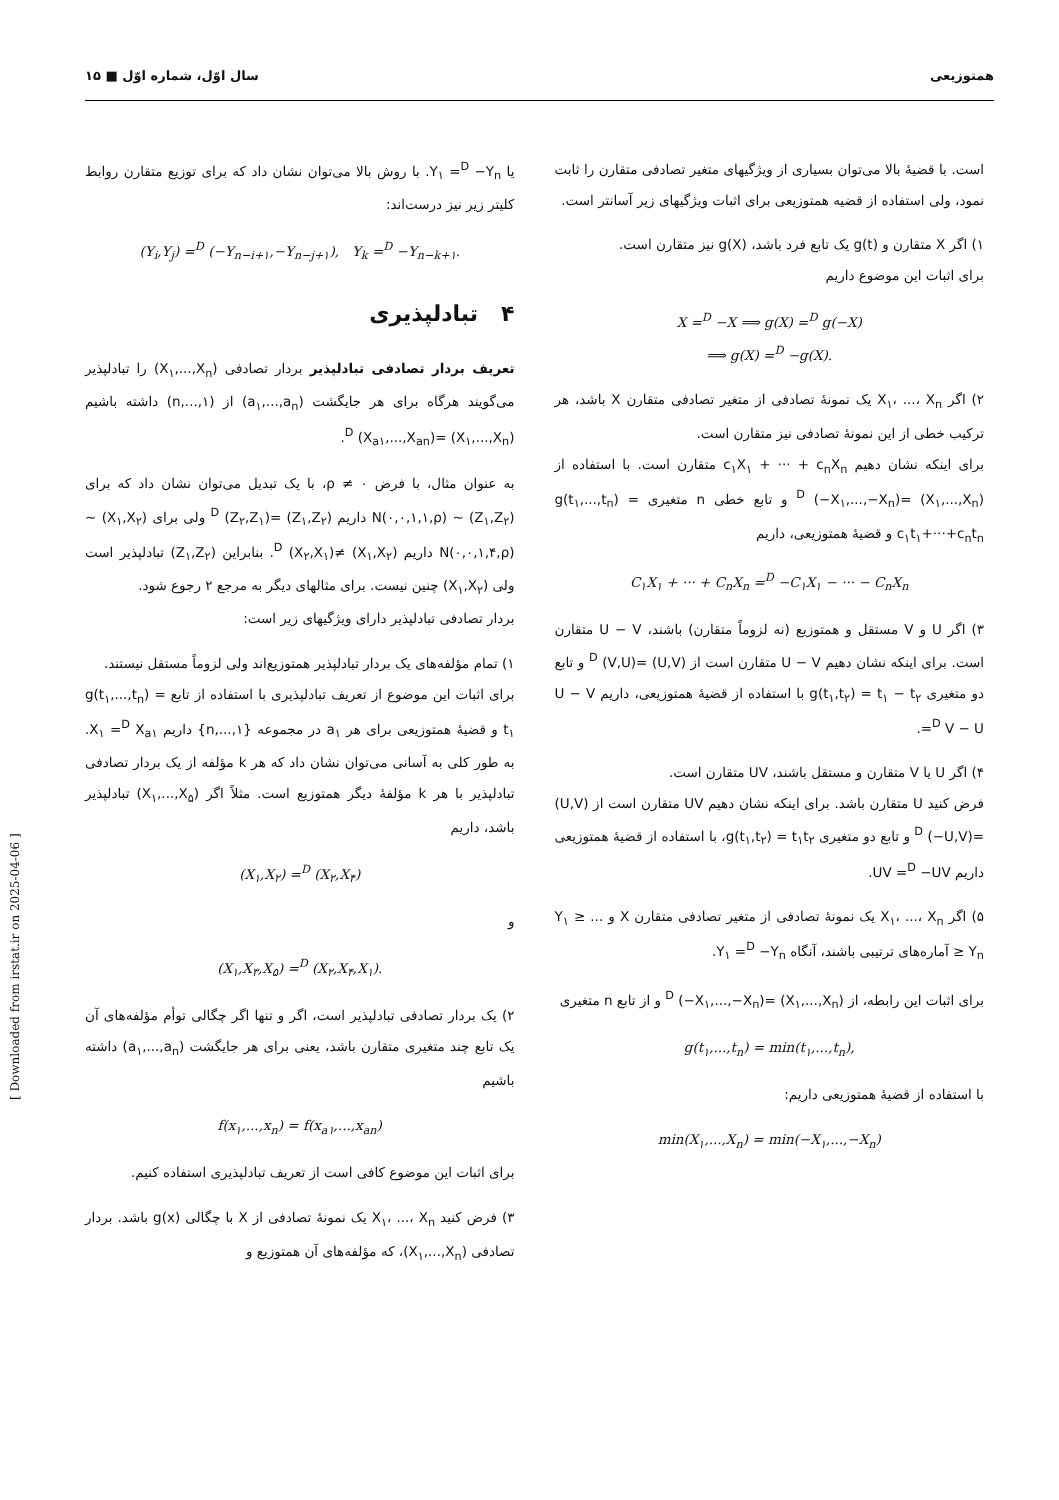همتوزیعی سال اوّل، شماره اوّل ■ ۱۵
است. با قضیهٔ بالا می‌توان بسیاری از ویژگیهای متغیر تصادفی متقارن را ثابت نمود، ولی استفاده از قضیه همتوزیعی برای اثبات ویژگیهای زیر آسانتر است.
۱) اگر X متقارن و g(t) یک تابع فرد باشد، g(X) نیز متقارن است.
برای اثبات این موضوع داریم
X =<sup>D</sup> −X ⟹ g(X) =<sup>D</sup> g(−X)
⟹ g(X) =<sup>D</sup> −g(X).
۲) اگر X<sub>۱</sub>، ...، X<sub>n</sub> یک نمونهٔ تصادفی از متغیر تصادفی متقارن X باشد، هر ترکیب خطی از این نمونهٔ تصادفی نیز متقارن است.
برای اینکه نشان دهیم c<sub>۱</sub>X<sub>۱</sub> + ··· + c<sub>n</sub>X<sub>n</sub> متقارن است. با استفاده از (X<sub>۱</sub>,...,X<sub>n</sub>) =<sup>D</sup> (−X<sub>۱</sub>,...,−X<sub>n</sub>) و تابع خطی n متغیری g(t<sub>۱</sub>,...,t<sub>n</sub>) = c<sub>۱</sub>t<sub>۱</sub>+···+c<sub>n</sub>t<sub>n</sub> و قضیهٔ همتوزیعی، داریم
C<sub>۱</sub>X<sub>۱</sub> + ··· + C<sub>n</sub>X<sub>n</sub> =<sup>D</sup> −C<sub>۱</sub>X<sub>۱</sub> − ··· − C<sub>n</sub>X<sub>n</sub>
۳) اگر U و V مستقل و همتوزیع (نه لزوماً متقارن) باشند، U − V متقارن است. برای اینکه نشان دهیم U − V متقارن است از (U,V) =<sup>D</sup> (V,U) و تابع دو متغیری g(t<sub>۱</sub>,t<sub>۲</sub>) = t<sub>۱</sub> − t<sub>۲</sub> با استفاده از قضیهٔ همتوزیعی، داریم U − V =<sup>D</sup> V − U.
۴) اگر U یا V متقارن و مستقل باشند، UV متقارن است.
فرض کنید U متقارن باشد. برای اینکه نشان دهیم UV متقارن است از (U,V) =<sup>D</sup> (−U,V) و تابع دو متغیری g(t<sub>۱</sub>,t<sub>۲</sub>) = t<sub>۱</sub>t<sub>۲</sub>، با استفاده از قضیهٔ همتوزیعی داریم UV =<sup>D</sup> −UV.
۵) اگر X<sub>۱</sub>، ...، X<sub>n</sub> یک نمونهٔ تصادفی از متغیر تصادفی متقارن X و Y<sub>۱</sub> ≥ ... ≥ Y<sub>n</sub> آماره‌های ترتیبی باشند، آنگاه Y<sub>۱</sub> =<sup>D</sup> −Y<sub>n</sub>.
برای اثبات این رابطه، از (X<sub>۱</sub>,...,X<sub>n</sub>) =<sup>D</sup> (−X<sub>۱</sub>,...,−X<sub>n</sub>) و از تابع n متغیری
g(t<sub>۱</sub>,...,t<sub>n</sub>) = min(t<sub>۱</sub>,...,t<sub>n</sub>),
با استفاده از قضیهٔ همتوزیعی داریم:
min(X<sub>۱</sub>,...,X<sub>n</sub>) = min(−X<sub>۱</sub>,...,−X<sub>n</sub>)
یا Y<sub>۱</sub> =<sup>D</sup> −Y<sub>n</sub>. با روش بالا می‌توان نشان داد که برای توزیع متقارن روابط کلیتر زیر نیز درست‌اند:
(Y<sub>i</sub>,Y<sub>j</sub>) =<sup>D</sup> (−Y<sub>n−i+۱</sub>,−Y<sub>n−j+۱</sub>), Y<sub>k</sub> =<sup>D</sup> −Y<sub>n−k+۱</sub>.
۴ تبادلپذیری
تعریف بردار تصادفی تبادلپذیر بردار تصادفی (X<sub>۱</sub>,...,X<sub>n</sub>) را تبادلپذیر می‌گویند هرگاه برای هر جایگشت (a<sub>۱</sub>,...,a<sub>n</sub>) از (۱,...,n) داشته باشیم (X<sub>۱</sub>,...,X<sub>n</sub>) =<sup>D</sup> (X<sub>a۱</sub>,...,X<sub>an</sub>).
به عنوان مثال، با فرض ρ ≠ ۰، با یک تبدیل می‌توان نشان داد که برای (Z<sub>۱</sub>,Z<sub>۲</sub>) ~ N(۰,۰,۱,۱,ρ) داریم (Z<sub>۱</sub>,Z<sub>۲</sub>) =<sup>D</sup> (Z<sub>۲</sub>,Z<sub>۱</sub>) ولی برای (X<sub>۱</sub>,X<sub>۲</sub>) ~ N(۰,۰,۱,۴,ρ) داریم (X<sub>۱</sub>,X<sub>۲</sub>) ≠<sup>D</sup> (X<sub>۲</sub>,X<sub>۱</sub>). بنابراین (Z<sub>۱</sub>,Z<sub>۲</sub>) تبادلپذیر است ولی (X<sub>۱</sub>,X<sub>۲</sub>) چنین نیست. برای مثالهای دیگر به مرجع ۲ رجوع شود.
بردار تصادفی تبادلپذیر دارای ویژگیهای زیر است:
۱) تمام مؤلفه‌های یک بردار تبادلپذیر همتوزیع‌اند ولی لزوماً مستقل نیستند.
برای اثبات این موضوع از تعریف تبادلپذیری با استفاده از تابع g(t<sub>۱</sub>,...,t<sub>n</sub>) = t<sub>۱</sub> و قضیهٔ همتوزیعی برای هر a<sub>۱</sub> در مجموعه {۱,...,n} داریم X<sub>۱</sub> =<sup>D</sup> X<sub>a۱</sub>. به طور کلی به آسانی می‌توان نشان داد که هر k مؤلفه از یک بردار تصادفی تبادلپذیر با هر k مؤلفهٔ دیگر همتوزیع است. مثلاً اگر (X<sub>۱</sub>,...,X<sub>۵</sub>) تبادلپذیر باشد، داریم
(X<sub>۱</sub>,X<sub>۲</sub>) =<sup>D</sup> (X<sub>۲</sub>,X<sub>۴</sub>)
و
(X<sub>۱</sub>,X<sub>۳</sub>,X<sub>۵</sub>) =<sup>D</sup> (X<sub>۲</sub>,X<sub>۴</sub>,X<sub>۱</sub>).
۲) یک بردار تصادفی تبادلپذیر است، اگر و تنها اگر چگالی توأم مؤلفه‌های آن یک تابع چند متغیری متقارن باشد، یعنی برای هر جایگشت (a<sub>۱</sub>,...,a<sub>n</sub>) داشته باشیم
f(x<sub>۱</sub>,...,x<sub>n</sub>) = f(x<sub>a۱</sub>,...,x<sub>an</sub>)
برای اثبات این موضوع کافی است از تعریف تبادلپذیری استفاده کنیم.
۳) فرض کنید X<sub>۱</sub>، ...، X<sub>n</sub> یک نمونهٔ تصادفی از X با چگالی g(x) باشد. بردار تصادفی (X<sub>۱</sub>,...,X<sub>n</sub>)، که مؤلفه‌های آن همتوزیع و
[ Downloaded from irstat.ir on 2025-04-06 ]